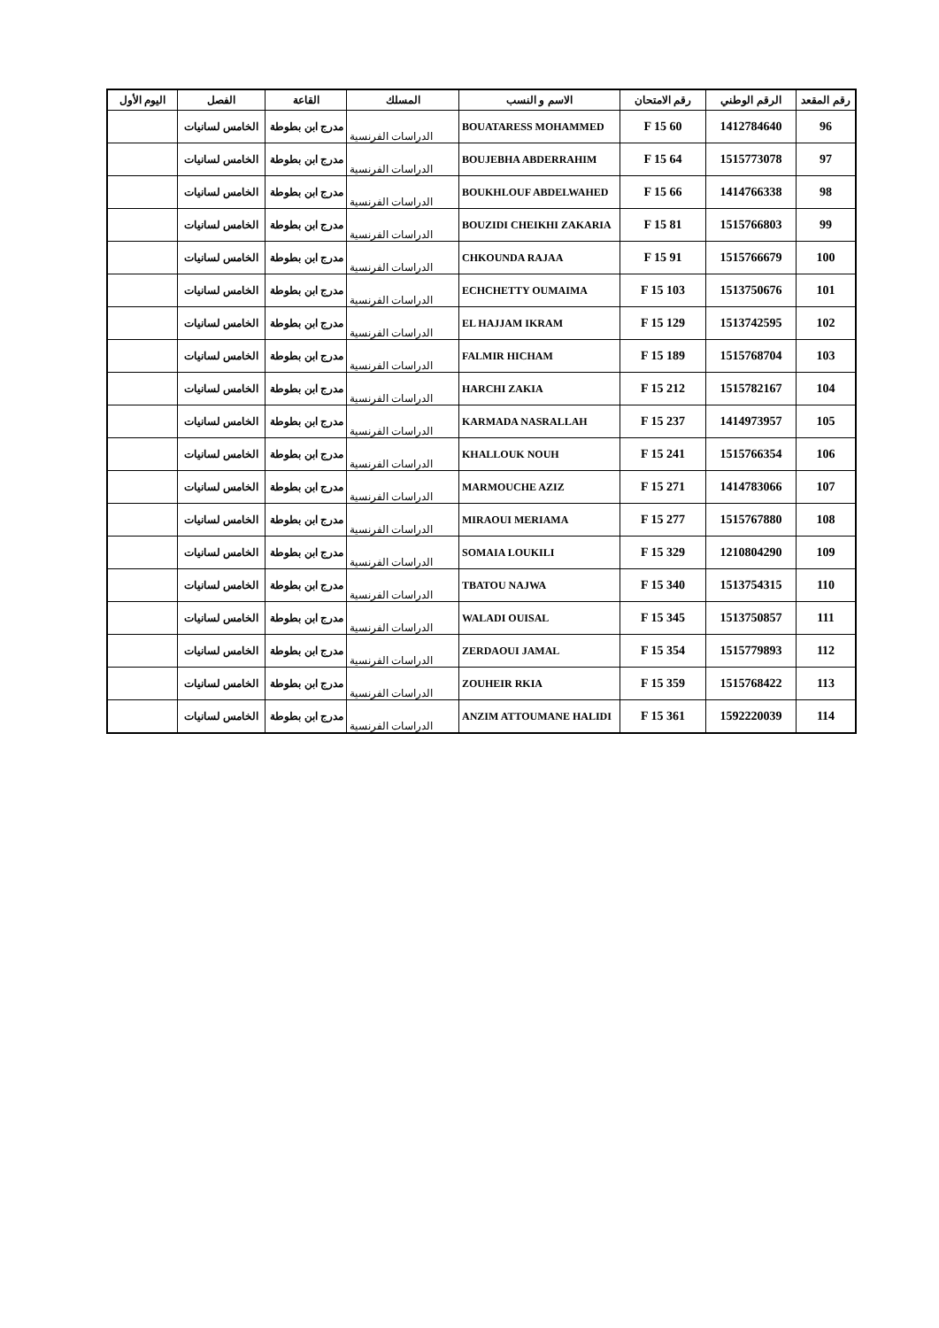| رقم المقعد | الرقم الوطني | رقم الامتحان | الاسم و النسب | المسلك | القاعة | الفصل | اليوم الأول |
| --- | --- | --- | --- | --- | --- | --- | --- |
| 96 | 1412784640 | 60 F 15 | BOUATARESS MOHAMMED | الدراسات الفرنسية | مدرج ابن بطوطة | الخامس لسانيات | |
| 97 | 1515773078 | 64 F 15 | BOUJEBHA ABDERRAHIM | الدراسات الفرنسية | مدرج ابن بطوطة | الخامس لسانيات | |
| 98 | 1414766338 | 66 F 15 | BOUKHLOUF ABDELWAHED | الدراسات الفرنسية | مدرج ابن بطوطة | الخامس لسانيات | |
| 99 | 1515766803 | 81 F 15 | BOUZIDI CHEIKHI ZAKARIA | الدراسات الفرنسية | مدرج ابن بطوطة | الخامس لسانيات | |
| 100 | 1515766679 | 91 F 15 | CHKOUNDA RAJAA | الدراسات الفرنسية | مدرج ابن بطوطة | الخامس لسانيات | |
| 101 | 1513750676 | 103 F 15 | ECHCHETTY OUMAIMA | الدراسات الفرنسية | مدرج ابن بطوطة | الخامس لسانيات | |
| 102 | 1513742595 | 129 F 15 | EL HAJJAM IKRAM | الدراسات الفرنسية | مدرج ابن بطوطة | الخامس لسانيات | |
| 103 | 1515768704 | 189 F 15 | FALMIR HICHAM | الدراسات الفرنسية | مدرج ابن بطوطة | الخامس لسانيات | |
| 104 | 1515782167 | 212 F 15 | HARCHI ZAKIA | الدراسات الفرنسية | مدرج ابن بطوطة | الخامس لسانيات | |
| 105 | 1414973957 | 237 F 15 | KARMADA NASRALLAH | الدراسات الفرنسية | مدرج ابن بطوطة | الخامس لسانيات | |
| 106 | 1515766354 | 241 F 15 | KHALLOUK NOUH | الدراسات الفرنسية | مدرج ابن بطوطة | الخامس لسانيات | |
| 107 | 1414783066 | 271 F 15 | MARMOUCHE AZIZ | الدراسات الفرنسية | مدرج ابن بطوطة | الخامس لسانيات | |
| 108 | 1515767880 | 277 F 15 | MIRAOUI MERIAMA | الدراسات الفرنسية | مدرج ابن بطوطة | الخامس لسانيات | |
| 109 | 1210804290 | 329 F 15 | SOMAIA LOUKILI | الدراسات الفرنسية | مدرج ابن بطوطة | الخامس لسانيات | |
| 110 | 1513754315 | 340 F 15 | TBATOU NAJWA | الدراسات الفرنسية | مدرج ابن بطوطة | الخامس لسانيات | |
| 111 | 1513750857 | 345 F 15 | WALADI OUISAL | الدراسات الفرنسية | مدرج ابن بطوطة | الخامس لسانيات | |
| 112 | 1515779893 | 354 F 15 | ZERDAOUI JAMAL | الدراسات الفرنسية | مدرج ابن بطوطة | الخامس لسانيات | |
| 113 | 1515768422 | 359 F 15 | ZOUHEIR RKIA | الدراسات الفرنسية | مدرج ابن بطوطة | الخامس لسانيات | |
| 114 | 1592220039 | 361 F 15 | ANZIM ATTOUMANE HALIDI | الدراسات الفرنسية | مدرج ابن بطوطة | الخامس لسانيات | |